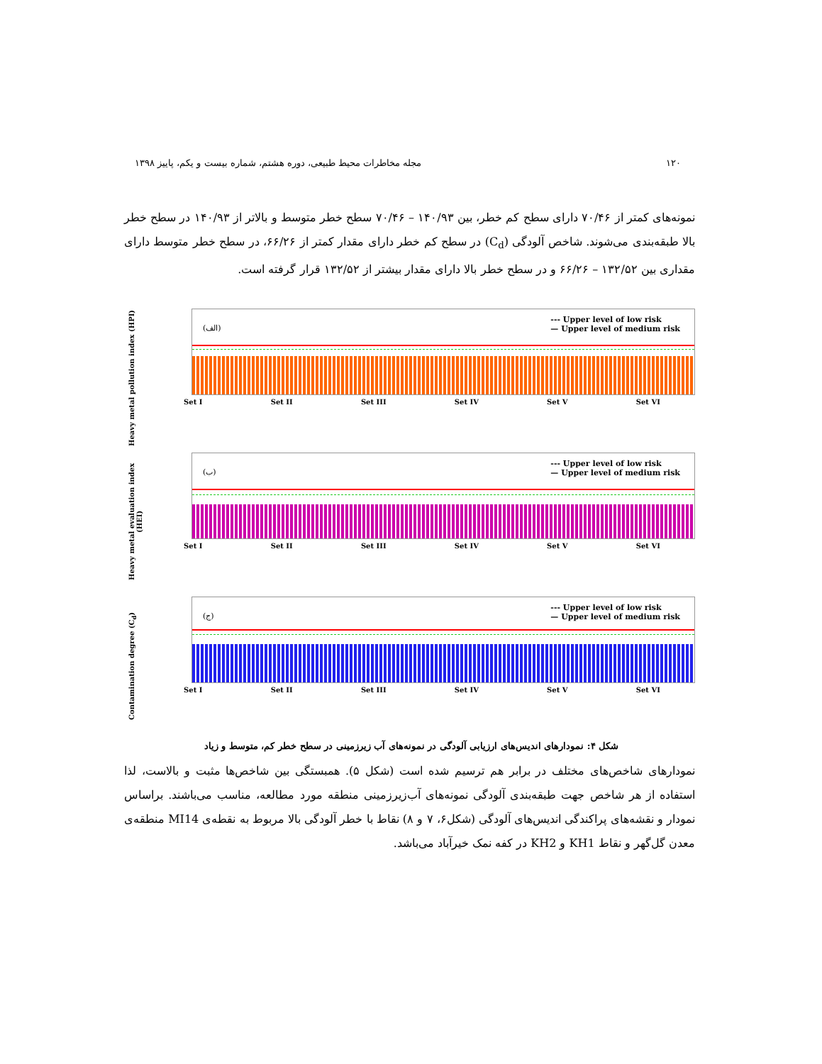۱۲۰ مجله مخاطرات محیط طبیعی، دوره هشتم، شماره بیست و یکم، پاییز ۱۳۹۸
نمونه‌های کمتر از ۷۰/۴۶ دارای سطح کم خطر، بین ۱۴۰/۹۳ – ۷۰/۴۶ سطح خطر متوسط و بالاتر از ۱۴۰/۹۳ در سطح خطر بالا طبقه‌بندی می‌شوند. شاخص آلودگی (C<sub>d</sub>) در سطح کم خطر دارای مقدار کمتر از ۶۶/۲۶، در سطح خطر متوسط دارای مقداری بین ۱۳۲/۵۲ – ۶۶/۲۶ و در سطح خطر بالا دارای مقدار بیشتر از ۱۳۲/۵۲ قرار گرفته است.
Heavy metal pollution index (HPI)
(الف)
--- Upper level of low risk
— Upper level of medium risk
Set I Set II Set III Set IV Set V Set VI
Heavy metal evaluation index (HEI)
(ب)
--- Upper level of low risk
— Upper level of medium risk
Set I Set II Set III Set IV Set V Set VI
Contamination degree (C<sub>d</sub>)
(ج)
--- Upper level of low risk
— Upper level of medium risk
Set I Set II Set III Set IV Set V Set VI
شکل ۴: نمودارهای اندیس‌های ارزیابی آلودگی در نمونه‌های آب زیرزمینی در سطح خطر کم، متوسط و زیاد
نمودارهای شاخص‌های مختلف در برابر هم ترسیم شده است (شکل ۵). همبستگی بین شاخص‌ها مثبت و بالاست، لذا استفاده از هر شاخص جهت طبقه‌بندی آلودگی نمونه‌های آب‌زیرزمینی منطقه مورد مطالعه، مناسب می‌باشند. براساس نمودار و نقشه‌های پراکندگی اندیس‌های آلودگی (شکل۶، ۷ و ۸) نقاط با خطر آلودگی بالا مربوط به نقطه‌ی MI14 منطقه‌ی معدن گل‌گهر و نقاط KH1 و KH2 در کفه نمک خیرآباد می‌باشد.